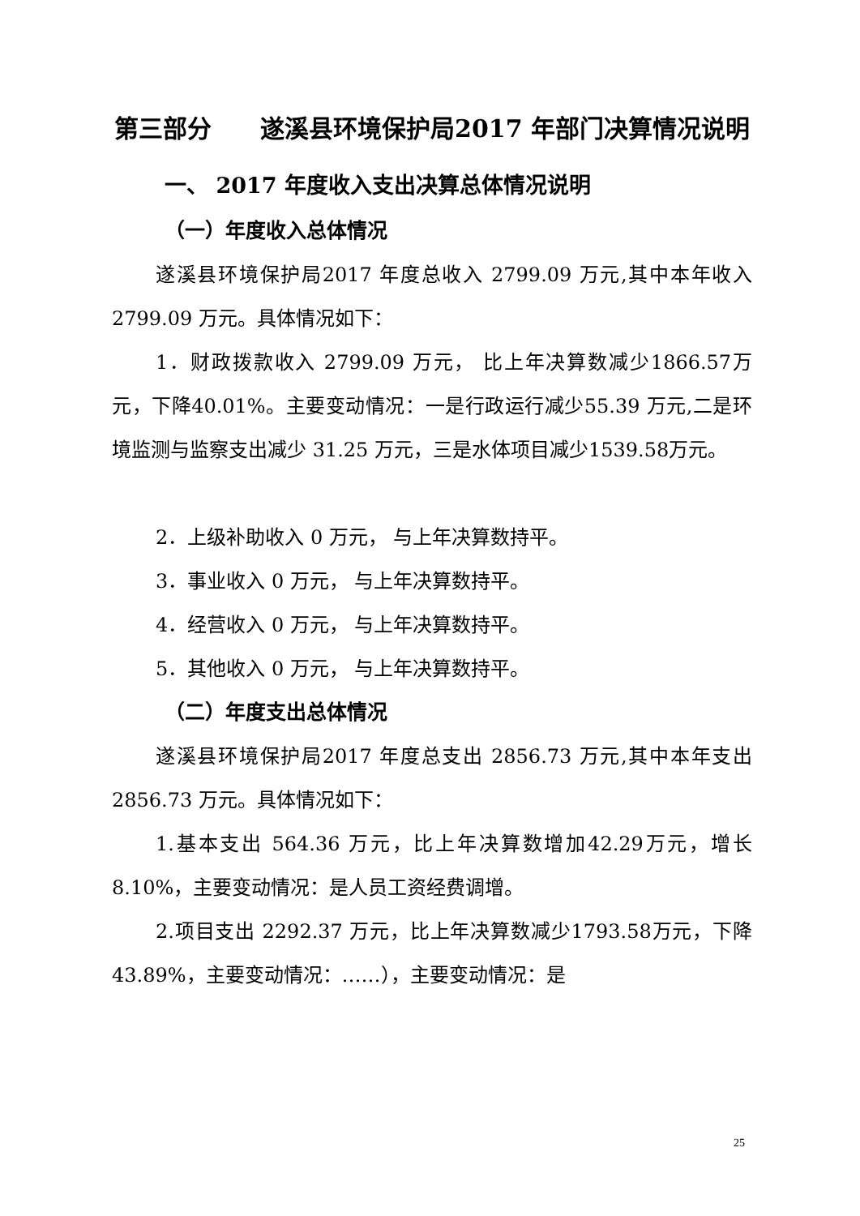第三部分　　遂溪县环境保护局2017 年部门决算情况说明
一、 2017 年度收入支出决算总体情况说明
（一）年度收入总体情况
遂溪县环境保护局2017 年度总收入 2799.09 万元,其中本年收入 2799.09 万元。具体情况如下：
1．财政拨款收入 2799.09 万元， 比上年决算数减少1866.57万元，下降40.01%。主要变动情况：一是行政运行减少55.39 万元,二是环境监测与监察支出减少 31.25 万元，三是水体项目减少1539.58万元。
2．上级补助收入 0 万元， 与上年决算数持平。
3．事业收入 0 万元， 与上年决算数持平。
4．经营收入 0 万元， 与上年决算数持平。
5．其他收入 0 万元， 与上年决算数持平。
（二）年度支出总体情况
遂溪县环境保护局2017 年度总支出 2856.73 万元,其中本年支出 2856.73 万元。具体情况如下：
1.基本支出 564.36 万元，比上年决算数增加42.29万元，增长8.10%，主要变动情况：是人员工资经费调增。
2.项目支出 2292.37 万元，比上年决算数减少1793.58万元，下降43.89%，主要变动情况：……），主要变动情况：是
25